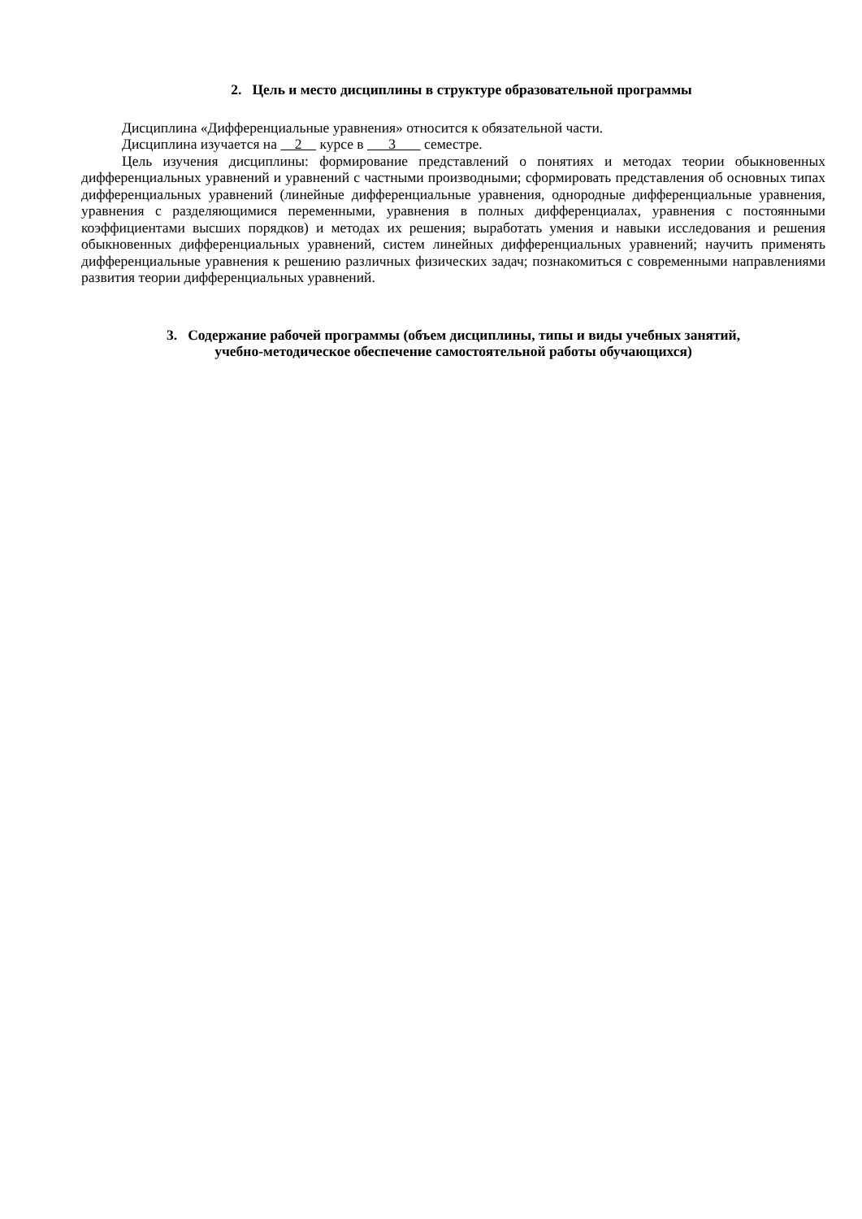2. Цель и место дисциплины в структуре образовательной программы
Дисциплина «Дифференциальные уравнения» относится к обязательной части.
Дисциплина изучается на 2 курсе в 3 семестре.
Цель изучения дисциплины: формирование представлений о понятиях и методах теории обыкновенных дифференциальных уравнений и уравнений с частными производными; сформировать представления об основных типах дифференциальных уравнений (линейные дифференциальные уравнения, однородные дифференциальные уравнения, уравнения с разделяющимися переменными, уравнения в полных дифференциалах, уравнения с постоянными коэффициентами высших порядков) и методах их решения; выработать умения и навыки исследования и решения обыкновенных дифференциальных уравнений, систем линейных дифференциальных уравнений; научить применять дифференциальные уравнения к решению различных физических задач; познакомиться с современными направлениями развития теории дифференциальных уравнений.
3. Содержание рабочей программы (объем дисциплины, типы и виды учебных занятий,
учебно-методическое обеспечение самостоятельной работы обучающихся)